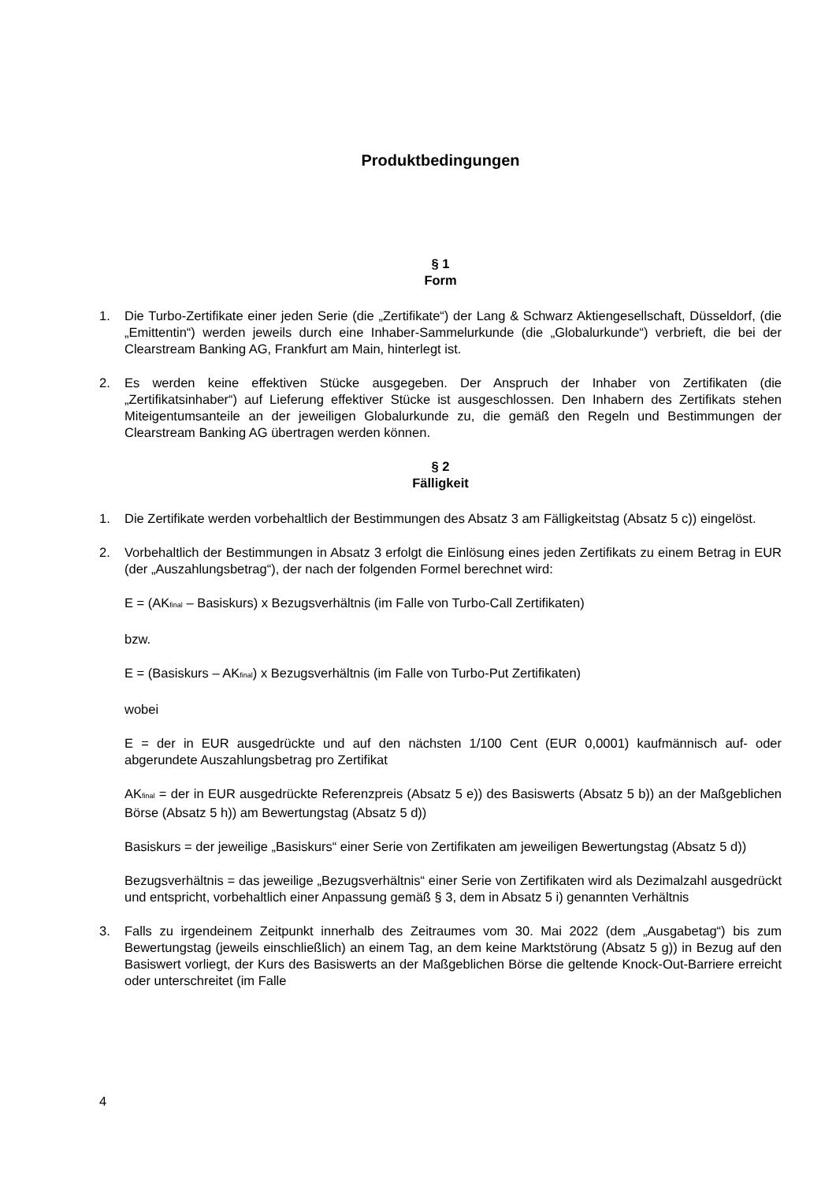Produktbedingungen
§ 1
Form
1. Die Turbo-Zertifikate einer jeden Serie (die „Zertifikate“) der Lang & Schwarz Aktiengesellschaft, Düsseldorf, (die „Emittentin“) werden jeweils durch eine Inhaber-Sammelurkunde (die „Globalurkunde“) verbrieft, die bei der Clearstream Banking AG, Frankfurt am Main, hinterlegt ist.
2. Es werden keine effektiven Stücke ausgegeben. Der Anspruch der Inhaber von Zertifikaten (die „Zertifikatsinhaber“) auf Lieferung effektiver Stücke ist ausgeschlossen. Den Inhabern des Zertifikats stehen Miteigentumsanteile an der jeweiligen Globalurkunde zu, die gemäß den Regeln und Bestimmungen der Clearstream Banking AG übertragen werden können.
§ 2
Fälligkeit
1. Die Zertifikate werden vorbehaltlich der Bestimmungen des Absatz 3 am Fälligkeitstag (Absatz 5 c)) eingelöst.
2. Vorbehaltlich der Bestimmungen in Absatz 3 erfolgt die Einlösung eines jeden Zertifikats zu einem Betrag in EUR (der „Auszahlungsbetrag“), der nach der folgenden Formel berechnet wird:
E = (AK<sub>final</sub> – Basiskurs) x Bezugsverhältnis (im Falle von Turbo-Call Zertifikaten)
bzw.
E = (Basiskurs – AK<sub>final</sub>) x Bezugsverhältnis (im Falle von Turbo-Put Zertifikaten)
wobei
E = der in EUR ausgedrückte und auf den nächsten 1/100 Cent (EUR 0,0001) kaufmännisch auf- oder abgerundete Auszahlungsbetrag pro Zertifikat
AK<sub>final</sub> = der in EUR ausgedrückte Referenzpreis (Absatz 5 e)) des Basiswerts (Absatz 5 b)) an der Maßgeblichen Börse (Absatz 5 h)) am Bewertungstag (Absatz 5 d))
Basiskurs = der jeweilige „Basiskurs“ einer Serie von Zertifikaten am jeweiligen Bewertungstag (Absatz 5 d))
Bezugsverhältnis = das jeweilige „Bezugsverhältnis“ einer Serie von Zertifikaten wird als Dezimalzahl ausgedrückt und entspricht, vorbehaltlich einer Anpassung gemäß § 3, dem in Absatz 5 i) genannten Verhältnis
3. Falls zu irgendeinem Zeitpunkt innerhalb des Zeitraumes vom 30. Mai 2022 (dem „Ausgabetag“) bis zum Bewertungstag (jeweils einschließlich) an einem Tag, an dem keine Marktstörung (Absatz 5 g)) in Bezug auf den Basiswert vorliegt, der Kurs des Basiswerts an der Maßgeblichen Börse die geltende Knock-Out-Barriere erreicht oder unterschreitet (im Falle
4